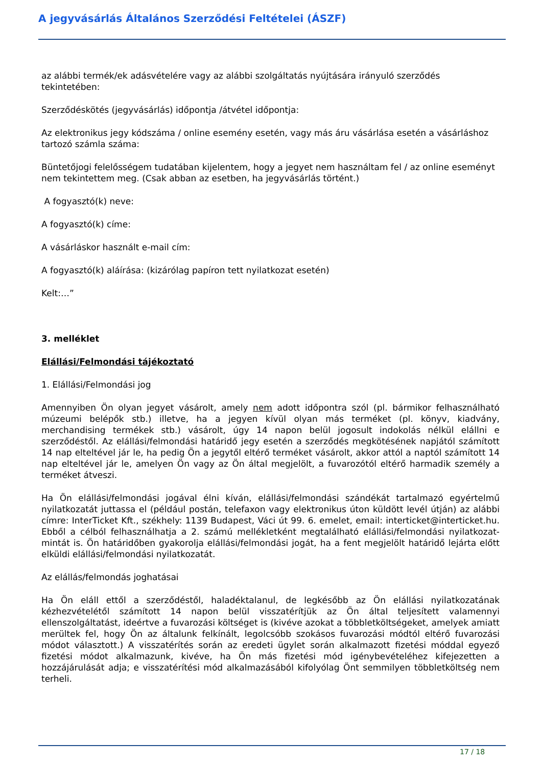A jegyvásárlás Általános Szerződési Feltételei (ÁSZF)
az alábbi termék/ek adásvételére vagy az alábbi szolgáltatás nyújtására irányuló szerződés tekintetében:
Szerződéskötés (jegyvásárlás) időpontja /átvétel időpontja:
Az elektronikus jegy kódszáma / online esemény esetén, vagy más áru vásárlása esetén a vásárláshoz tartozó számla száma:
Büntetőjogi felelősségem tudatában kijelentem, hogy a jegyet nem használtam fel / az online eseményt nem tekintettem meg. (Csak abban az esetben, ha jegyvásárlás történt.)
A fogyasztó(k) neve:
A fogyasztó(k) címe:
A vásárláskor használt e-mail cím:
A fogyasztó(k) aláírása: (kizárólag papíron tett nyilatkozat esetén)
Kelt:…”
3. melléklet
Elállási/Felmondási tájékoztató
1. Elállási/Felmondási jog
Amennyiben Ön olyan jegyet vásárolt, amely nem adott időpontra szól (pl. bármikor felhasználható múzeumi belépők stb.) illetve, ha a jegyen kívül olyan más terméket (pl. könyv, kiadvány, merchandising termékek stb.) vásárolt, úgy 14 napon belül jogosult indokolás nélkül elállni e szerződéstől. Az elállási/felmondási határidő jegy esetén a szerződés megkötésének napjától számított 14 nap elteltével jár le, ha pedig Ön a jegytől eltérő terméket vásárolt, akkor attól a naptól számított 14 nap elteltével jár le, amelyen Ön vagy az Ön által megjelölt, a fuvarozótól eltérő harmadik személy a terméket átveszi.
Ha Ön elállási/felmondási jogával élni kíván, elállási/felmondási szándékát tartalmazó egyértelmű nyilatkozatát juttassa el (például postán, telefaxon vagy elektronikus úton küldött levél útján) az alábbi címre: InterTicket Kft., székhely: 1139 Budapest, Váci út 99. 6. emelet, email: interticket@interticket.hu. Ebből a célból felhasználhatja a 2. számú mellékletként megtalálható elállási/felmondási nyilatkozat-mintát is. Ön határidőben gyakorolja elállási/felmondási jogát, ha a fent megjelölt határidő lejárta előtt elküldi elállási/felmondási nyilatkozatát.
Az elállás/felmondás joghatásai
Ha Ön eláll ettől a szerződéstől, haladéktalanul, de legkésőbb az Ön elállási nyilatkozatának kézhezvételétől számított 14 napon belül visszatérítjük az Ön által teljesített valamennyi ellenszolgáltatást, ideértve a fuvarozási költséget is (kivéve azokat a többletköltségeket, amelyek amiatt merültek fel, hogy Ön az általunk felkínált, legolcsóbb szokásos fuvarozási módtól eltérő fuvarozási módot választott.) A visszatérítés során az eredeti ügylet során alkalmazott fizetési móddal egyező fizetési módot alkalmazunk, kivéve, ha Ön más fizetési mód igénybevételéhez kifejezetten a hozzájárulását adja; e visszatérítési mód alkalmazásából kifolyólag Önt semmilyen többletköltség nem terheli.
17 / 18